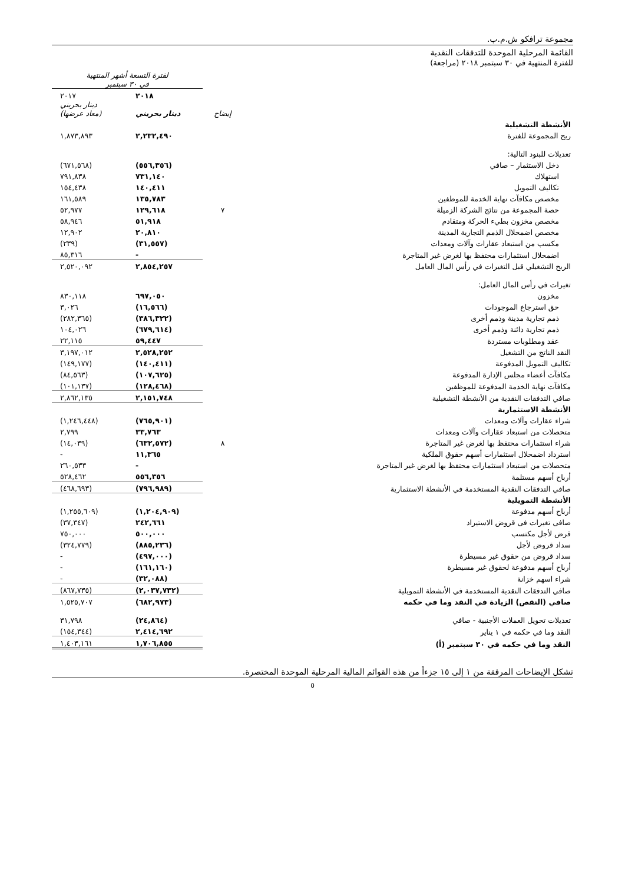مجموعة ترافكو ش.م.ب.
القائمة المرحلية الموحدة للتدفقات النقدية
للفترة المنتهية في ٣٠ سبتمبر ٢٠١٨ (مراجعة)
| | | لفترة التسعة أشهر المنتهية في ٣٠ سبتمبر | |
| --- | --- | --- | --- |
| | | ٢٠١٨ | ٢٠١٧ |
| | إيضاح | دينار بحريني | دينار بحريني (معاد عرضها) |
| الأنشطة التشغيلية | | | |
| ربح المجموعة للفترة | | ٢,٢٣٢,٤٩٠ | ١,٨٧٣,٨٩٣ |
| تعديلات للبنود التالية: | | | |
| دخل الاستثمار – صافي | | (٥٥٦,٣٥٦) | (٦٧١,٥٦٨) |
| استهلاك | | ٧٣١,١٤٠ | ٧٩١,٨٣٨ |
| تكاليف التمويل | | ١٤٠,٤١١ | ١٥٤,٤٣٨ |
| مخصص مكافآت نهاية الخدمة للموظفين | | ١٣٥,٧٨٣ | ١٦١,٥٨٩ |
| حصة المجموعة من نتائج الشركة الزميلة | ٧ | ١٢٩,٦١٨ | ٥٢,٩٧٧ |
| مخصص مخزون بطيء الحركة ومتقادم | | ٥١,٩١٨ | ٥٨,٩٤٦ |
| مخصص اضمحلال الذمم التجارية المدينة | | ٢٠,٨١٠ | ١٢,٩٠٢ |
| مكسب من استبعاد عقارات وآلات ومعدات | | (٣١,٥٥٧) | (٢٣٩) |
| اضمحلال استثمارات محتفظ بها لغرض غير المتاجرة | | - | ٨٥,٣١٦ |
| الربح التشغيلي قبل التغيرات في رأس المال العامل | | ٢,٨٥٤,٢٥٧ | ٢,٥٢٠,٠٩٢ |
| تغيرات في رأس المال العامل: | | | |
| مخزون | | ٦٩٧,٠٥٠ | ٨٣٠,١١٨ |
| حق استرجاع الموجودات | | (١٦,٥٦٦) | ٣,٠٢٦ |
| ذمم تجارية مدينة وذمم أخرى | | (٣٨٦,٣٢٢) | (٢٨٢,٣٦٥) |
| ذمم تجارية دائنة وذمم أخرى | | (٦٧٩,٦١٤) | ١٠٤,٠٢٦ |
| عقد ومطلوبات مستردة | | ٥٩,٤٤٧ | ٢٢,١١٥ |
| النقد الناتج من التشغيل | | ٢,٥٢٨,٢٥٢ | ٣,١٩٧,٠١٢ |
| تكاليف التمويل المدفوعة | | (١٤٠,٤١١) | (١٤٩,١٧٧) |
| مكافآت أعضاء مجلس الإدارة المدفوعة | | (١٠٧,٦٢٥) | (٨٤,٥٦٣) |
| مكافآت نهاية الخدمة المدفوعة للموظفين | | (١٢٨,٤٦٨) | (١٠١,١٣٧) |
| صافي التدفقات النقدية من الأنشطة التشغيلية | | ٢,١٥١,٧٤٨ | ٢,٨٦٢,١٣٥ |
| الأنشطة الاستثمارية | | | |
| شراء عقارات وآلات ومعدات | | (٧٦٥,٩٠١) | (١,٢٤٦,٤٤٨) |
| متحصلات من استبعاد عقارات وآلات ومعدات | | ٣٣,٧٦٣ | ٢,٧٩٩ |
| شراء استثمارات محتفظ بها لغرض غير المتاجرة | ٨ | (٦٣٢,٥٧٢) | (١٤,٠٣٩) |
| استرداد اضمحلال استثمارات أسهم حقوق الملكية | | ١١,٣٦٥ | - |
| متحصلات من استبعاد استثمارات محتفظ بها لغرض غير المتاجرة | | - | ٢٦٠,٥٣٣ |
| أرباح أسهم مستلمة | | ٥٥٦,٣٥٦ | ٥٢٨,٤٦٢ |
| صافي التدفقات النقدية المستخدمة في الأنشطة الاستثمارية | | (٧٩٦,٩٨٩) | (٤٦٨,٦٩٣) |
| الأنشطة التمويلية | | | |
| أرباح أسهم مدفوعة | | (١,٢٠٤,٩٠٩) | (١,٢٥٥,٦٠٩) |
| صافى تغيرات فى قروض الاستيراد | | ٢٤٢,٦٦١ | (٣٧,٣٤٧) |
| قرض لأجل مكتسب | | ٥٠٠,٠٠٠ | ٧٥٠,٠٠٠ |
| سداد قروض لأجل | | (٨٨٥,٢٣٦) | (٣٢٤,٧٧٩) |
| سداد قروض من حقوق غير مسيطرة | | (٤٩٧,٠٠٠) | - |
| أرباح أسهم مدفوعة لحقوق غير مسيطرة | | (١٦١,١٦٠) | - |
| شراء اسهم خزانة | | (٣٢,٠٨٨) | - |
| صافي التدفقات النقدية المستخدمة في الأنشطة التمويلية | | (٢,٠٣٧,٧٣٢) | (٨٦٧,٧٣٥) |
| صافي (النقص) الزيادة في النقد وما في حكمه | | (٦٨٢,٩٧٣) | ١,٥٢٥,٧٠٧ |
| تعديلات تحويل العملات الأجنبية - صافي | | (٢٤,٨٦٤) | ٣١,٧٩٨ |
| النقد وما في حكمه في ١ يناير | | ٢,٤١٤,٦٩٢ | (١٥٤,٣٤٤) |
| النقد وما في حكمه في ٣٠ سبتمبر (أ) | | ١,٧٠٦,٨٥٥ | ١,٤٠٣,١٦١ |
تشكل الإيضاحات المرفقة من ١ إلى ١٥ جزءاً من هذه القوائم المالية المرحلية الموحدة المختصرة.
٥